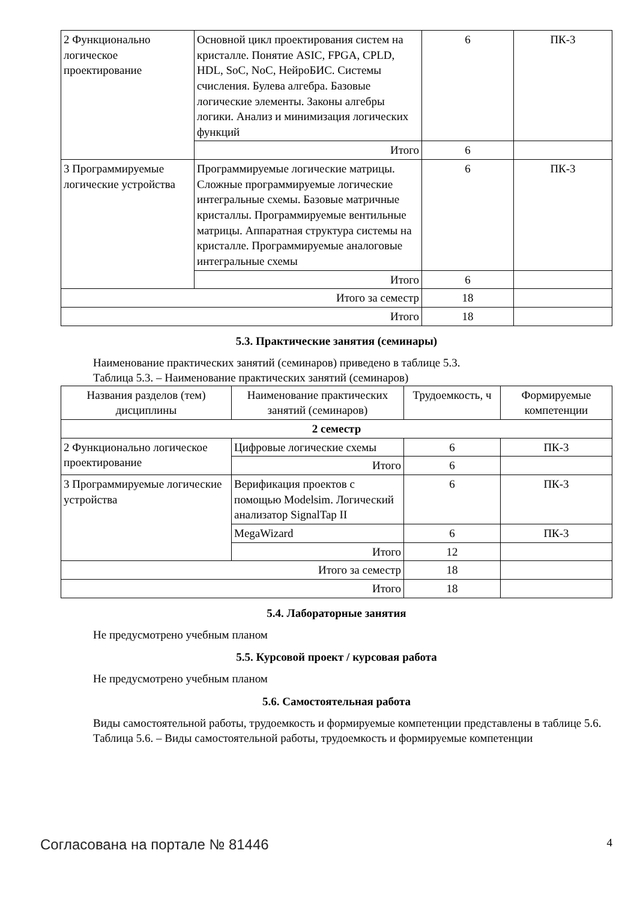| 2 Функционально логическое проектирование | Основной цикл проектирования систем на кристалле. Понятие ASIC, FPGA, CPLD, HDL, SoC, NoC, НейроБИС. Системы счисления. Булева алгебра. Базовые логические элементы. Законы алгебры логики. Анализ и минимизация логических функций | 6 | ПК-3 |
| | Итого | 6 | |
| 3 Программируемые логические устройства | Программируемые логические матрицы. Сложные программируемые логические интегральные схемы. Базовые матричные кристаллы. Программируемые вентильные матрицы. Аппаратная структура системы на кристалле. Программируемые аналоговые интегральные схемы | 6 | ПК-3 |
| | Итого | 6 | |
| Итого за семестр | | 18 | |
| Итого | | 18 | |
5.3. Практические занятия (семинары)
Наименование практических занятий (семинаров) приведено в таблице 5.3.
Таблица 5.3. – Наименование практических занятий (семинаров)
| Названия разделов (тем) дисциплины | Наименование практических занятий (семинаров) | Трудоемкость, ч | Формируемые компетенции |
| --- | --- | --- | --- |
| 2 семестр | | | |
| 2 Функционально логическое проектирование | Цифровые логические схемы | 6 | ПК-3 |
| | Итого | 6 | |
| 3 Программируемые логические устройства | Верификация проектов с помощью Modelsim. Логический анализатор SignalTap II | 6 | ПК-3 |
| | MegaWizard | 6 | ПК-3 |
| | Итого | 12 | |
| Итого за семестр | | 18 | |
| Итого | | 18 | |
5.4. Лабораторные занятия
Не предусмотрено учебным планом
5.5. Курсовой проект / курсовая работа
Не предусмотрено учебным планом
5.6. Самостоятельная работа
Виды самостоятельной работы, трудоемкость и формируемые компетенции представлены в таблице 5.6.
Таблица 5.6. – Виды самостоятельной работы, трудоемкость и формируемые компетенции
Согласована на портале № 81446 4